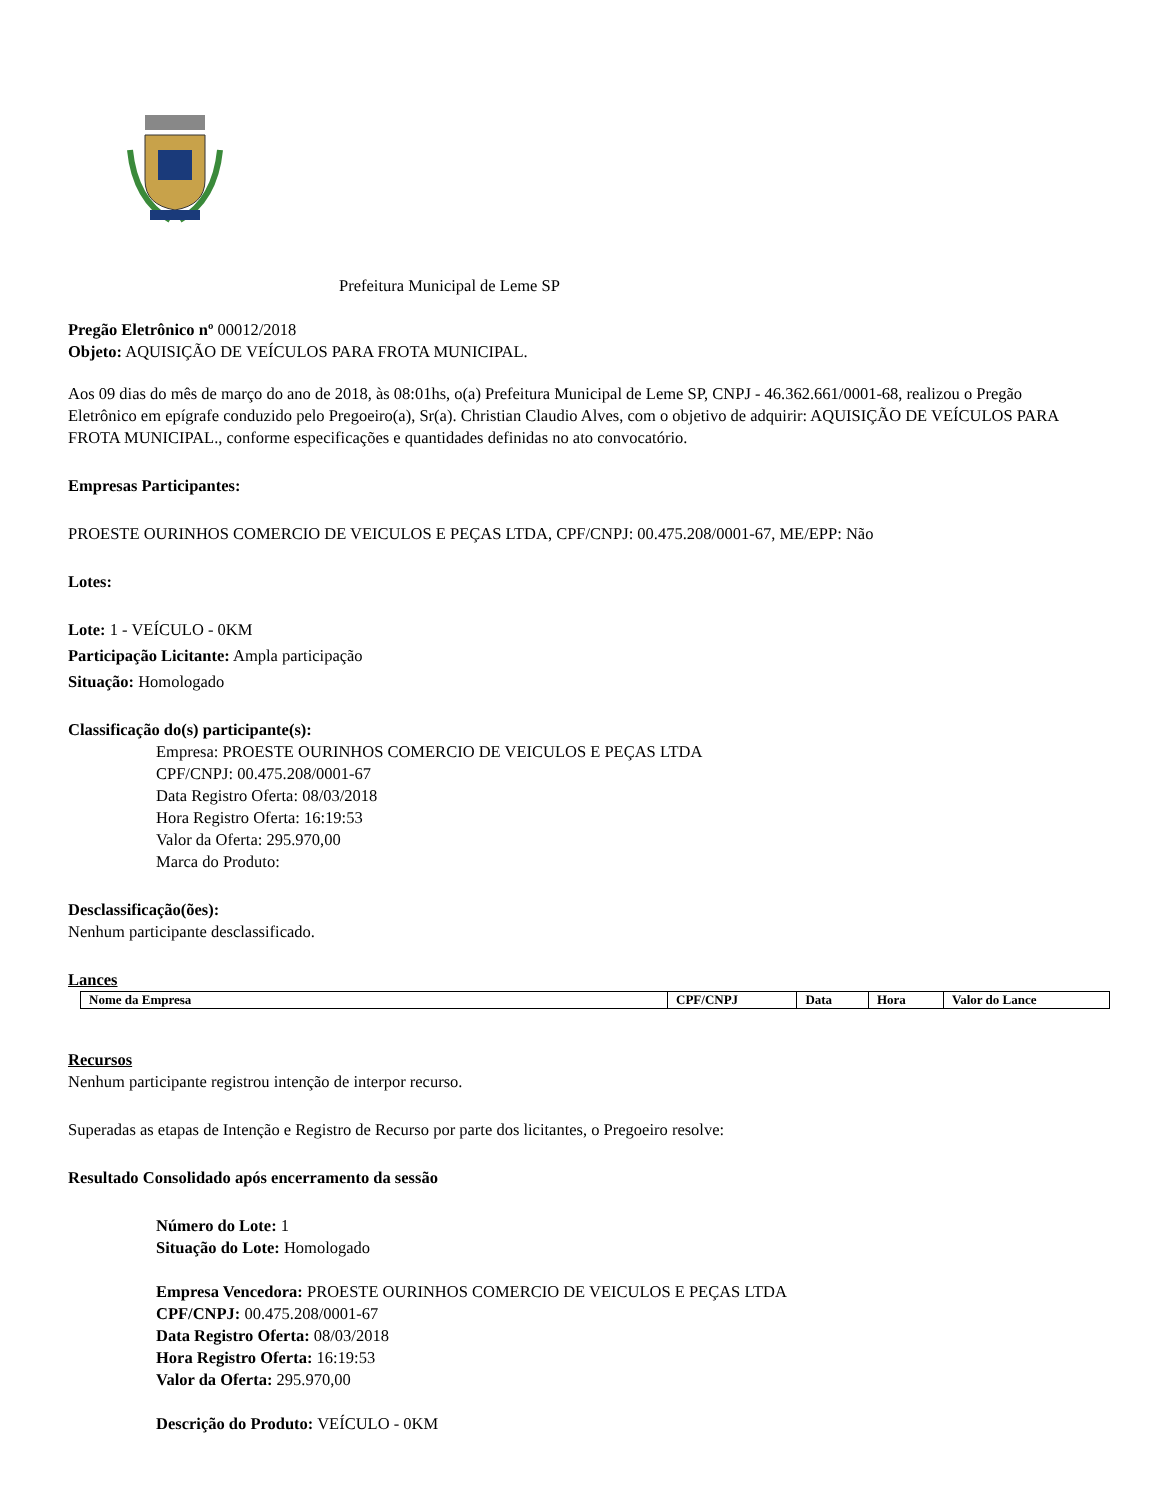Prefeitura Municipal de Leme SP
Pregão Eletrônico nº 00012/2018
Objeto: AQUISIÇÃO DE VEÍCULOS PARA FROTA MUNICIPAL.
Aos 09 dias do mês de março do ano de 2018, às 08:01hs, o(a) Prefeitura Municipal de Leme SP, CNPJ - 46.362.661/0001-68, realizou o Pregão Eletrônico em epígrafe conduzido pelo Pregoeiro(a), Sr(a). Christian Claudio Alves, com o objetivo de adquirir: AQUISIÇÃO DE VEÍCULOS PARA FROTA MUNICIPAL., conforme especificações e quantidades definidas no ato convocatório.
Empresas Participantes:
PROESTE OURINHOS COMERCIO DE VEICULOS E PEÇAS LTDA, CPF/CNPJ: 00.475.208/0001-67, ME/EPP: Não
Lotes:
Lote: 1 - VEÍCULO - 0KM
Participação Licitante: Ampla participação
Situação: Homologado
Classificação do(s) participante(s):
Empresa: PROESTE OURINHOS COMERCIO DE VEICULOS E PEÇAS LTDA
CPF/CNPJ: 00.475.208/0001-67
Data Registro Oferta: 08/03/2018
Hora Registro Oferta: 16:19:53
Valor da Oferta: 295.970,00
Marca do Produto:
Desclassificação(ões):
Nenhum participante desclassificado.
Lances
| Nome da Empresa | CPF/CNPJ | Data | Hora | Valor do Lance |
| --- | --- | --- | --- | --- |
Recursos
Nenhum participante registrou intenção de interpor recurso.
Superadas as etapas de Intenção e Registro de Recurso por parte dos licitantes, o Pregoeiro resolve:
Resultado Consolidado após encerramento da sessão
Número do Lote: 1
Situação do Lote: Homologado
Empresa Vencedora: PROESTE OURINHOS COMERCIO DE VEICULOS E PEÇAS LTDA
CPF/CNPJ: 00.475.208/0001-67
Data Registro Oferta: 08/03/2018
Hora Registro Oferta: 16:19:53
Valor da Oferta: 295.970,00
Descrição do Produto: VEÍCULO - 0KM